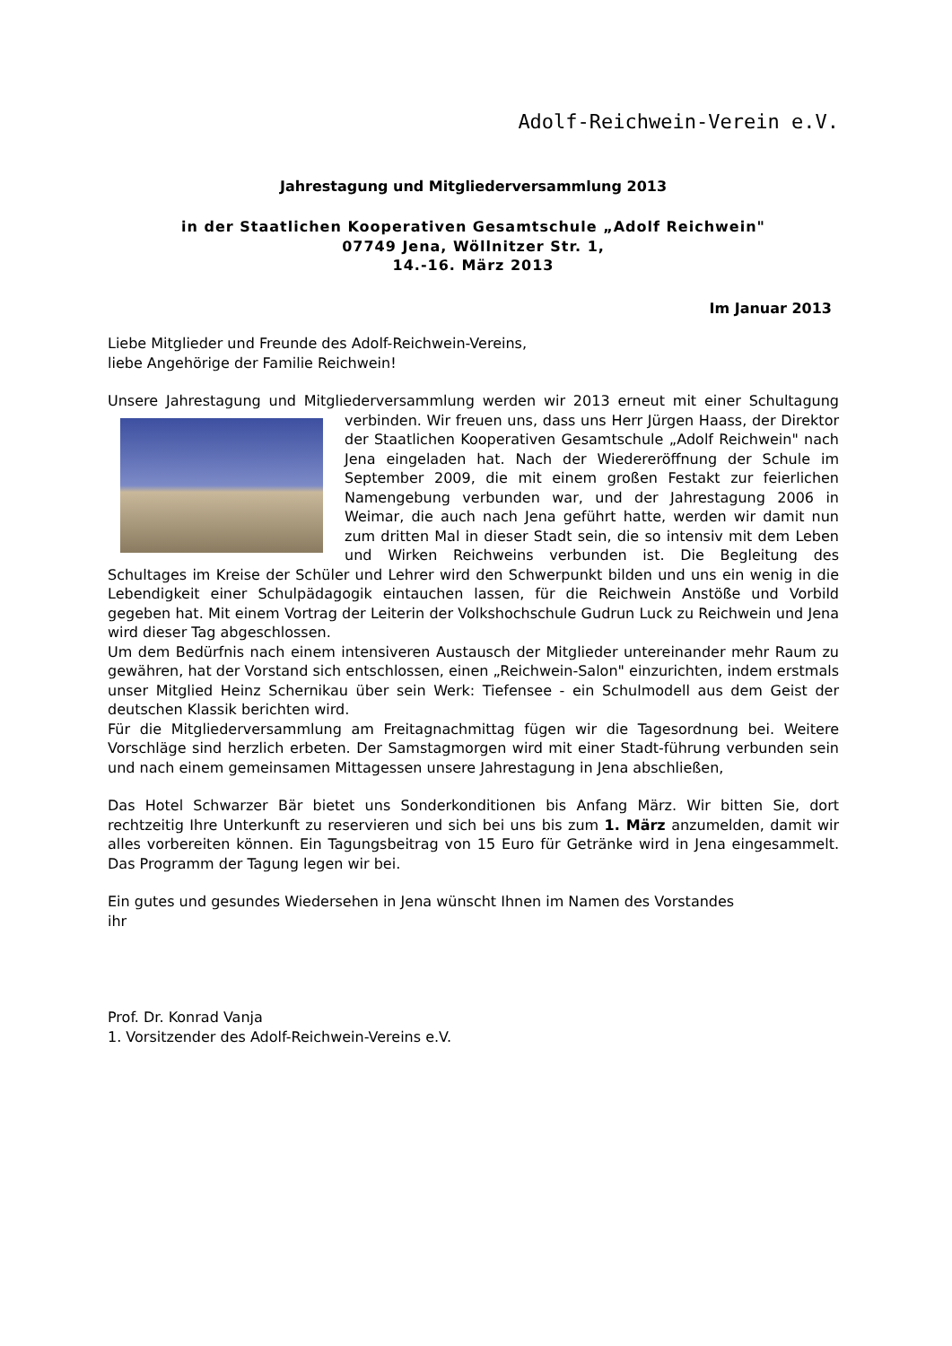Adolf-Reichwein-Verein e.V.
Jahrestagung und Mitgliederversammlung 2013
in der Staatlichen Kooperativen Gesamtschule „Adolf Reichwein"
07749 Jena, Wöllnitzer Str. 1,
14.-16. März 2013
Im Januar 2013
Liebe Mitglieder und Freunde des Adolf-Reichwein-Vereins,
liebe Angehörige der Familie Reichwein!
Unsere Jahrestagung und Mitgliederversammlung werden wir 2013 erneut mit einer Schultagung verbinden. Wir freuen uns, dass uns Herr Jürgen Haass, der Direktor der Staatlichen Kooperativen Gesamtschule „Adolf Reichwein" nach Jena eingeladen hat. Nach der Wiedereröffnung der Schule im September 2009, die mit einem großen Festakt zur feierlichen Namengebung verbunden war, und der Jahrestagung 2006 in Weimar, die auch nach Jena geführt hatte, werden wir damit nun zum dritten Mal in dieser Stadt sein, die so intensiv mit dem Leben und Wirken Reichweins verbunden ist. Die Begleitung des Schultages im Kreise der Schüler und Lehrer wird den Schwerpunkt bilden und uns ein wenig in die Lebendigkeit einer Schulpädagogik eintauchen lassen, für die Reichwein Anstöße und Vorbild gegeben hat. Mit einem Vortrag der Leiterin der Volkshochschule Gudrun Luck zu Reichwein und Jena wird dieser Tag abgeschlossen.
Um dem Bedürfnis nach einem intensiveren Austausch der Mitglieder untereinander mehr Raum zu gewähren, hat der Vorstand sich entschlossen, einen „Reichwein-Salon" einzurichten, indem erstmals unser Mitglied Heinz Schernikau über sein Werk: Tiefensee - ein Schulmodell aus dem Geist der deutschen Klassik berichten wird.
Für die Mitgliederversammlung am Freitagnachmittag fügen wir die Tagesordnung bei. Weitere Vorschläge sind herzlich erbeten. Der Samstagmorgen wird mit einer Stadt-führung verbunden sein und nach einem gemeinsamen Mittagessen unsere Jahrestagung in Jena abschließen,
Das Hotel Schwarzer Bär bietet uns Sonderkonditionen bis Anfang März. Wir bitten Sie, dort rechtzeitig Ihre Unterkunft zu reservieren und sich bei uns bis zum 1. März anzumelden, damit wir alles vorbereiten können. Ein Tagungsbeitrag von 15 Euro für Getränke wird in Jena eingesammelt. Das Programm der Tagung legen wir bei.
Ein gutes und gesundes Wiedersehen in Jena wünscht Ihnen im Namen des Vorstandes
ihr
Prof. Dr. Konrad Vanja
1. Vorsitzender des Adolf-Reichwein-Vereins e.V.